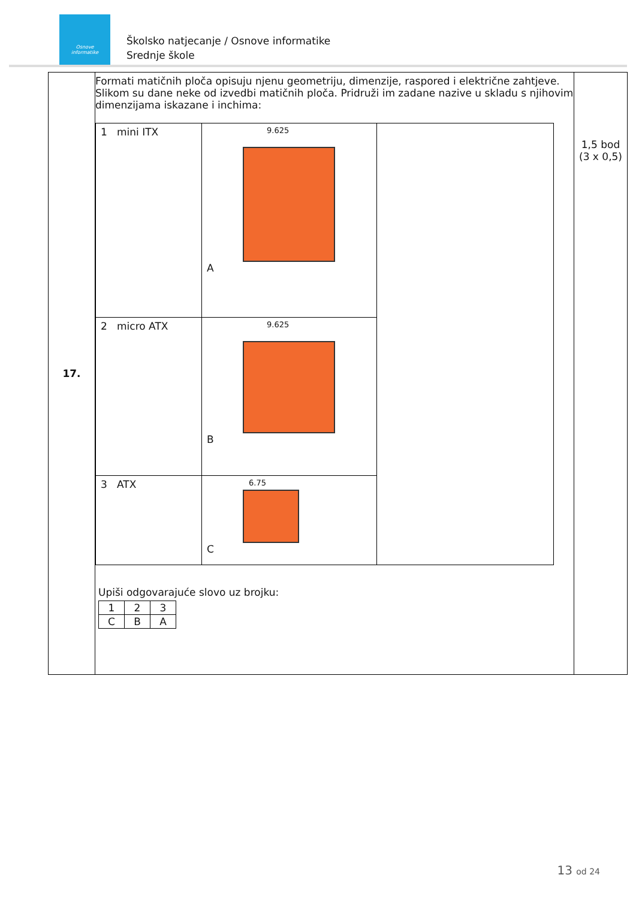Osnove
informatike
Školsko natjecanje / Osnove informatike
Srednje škole
| 17. | Formati matičnih ploča opisuju njenu geometriju, dimenzije, raspored i električne zahtjeve. Slikom su dane neke od izvedbi matičnih ploča. Pridruži im zadane nazive u skladu s njihovim dimenzijama iskazane i inchima: / 1 mini ITX / 9.625 A / / / 2 micro ATX / 9.625 B / / / 3 ATX / 6.75 C / / Upiši odgovarajuće slovo uz brojku: / 1 / 2 / 3 / / C / B / A / | 1,5 bod (3 x 0,5) |
13 od 24